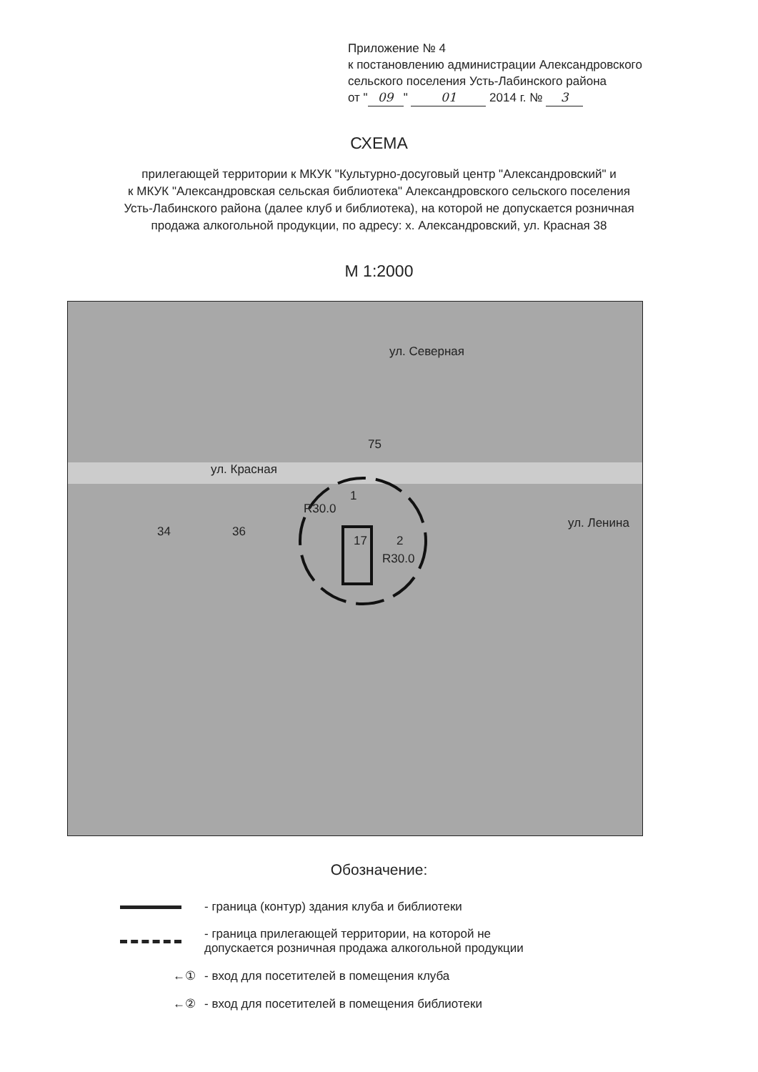Приложение № 4
к постановлению администрации Александровского
сельского поселения Усть-Лабинского района
от " 09 " 01 2014 г. № 3
СХЕМА
прилегающей территории к МКУК "Культурно-досуговый центр "Александровский" и
к МКУК "Александровская сельская библиотека" Александровского сельского поселения
Усть-Лабинского района (далее клуб и библиотека), на которой не допускается розничная
продажа алкогольной продукции, по адресу: х. Александровский, ул. Красная 38
М 1:2000
ул. Северная
75
ул. Красная
1
34 36
17 2
R30.0
R30.0
ул. Ленина
Обозначение:
- граница (контур) здания клуба и библиотеки
- граница прилегающей территории, на которой не
допускается розничная продажа алкогольной продукции
←①
- вход для посетителей в помещения клуба
←②
- вход для посетителей в помещения библиотеки